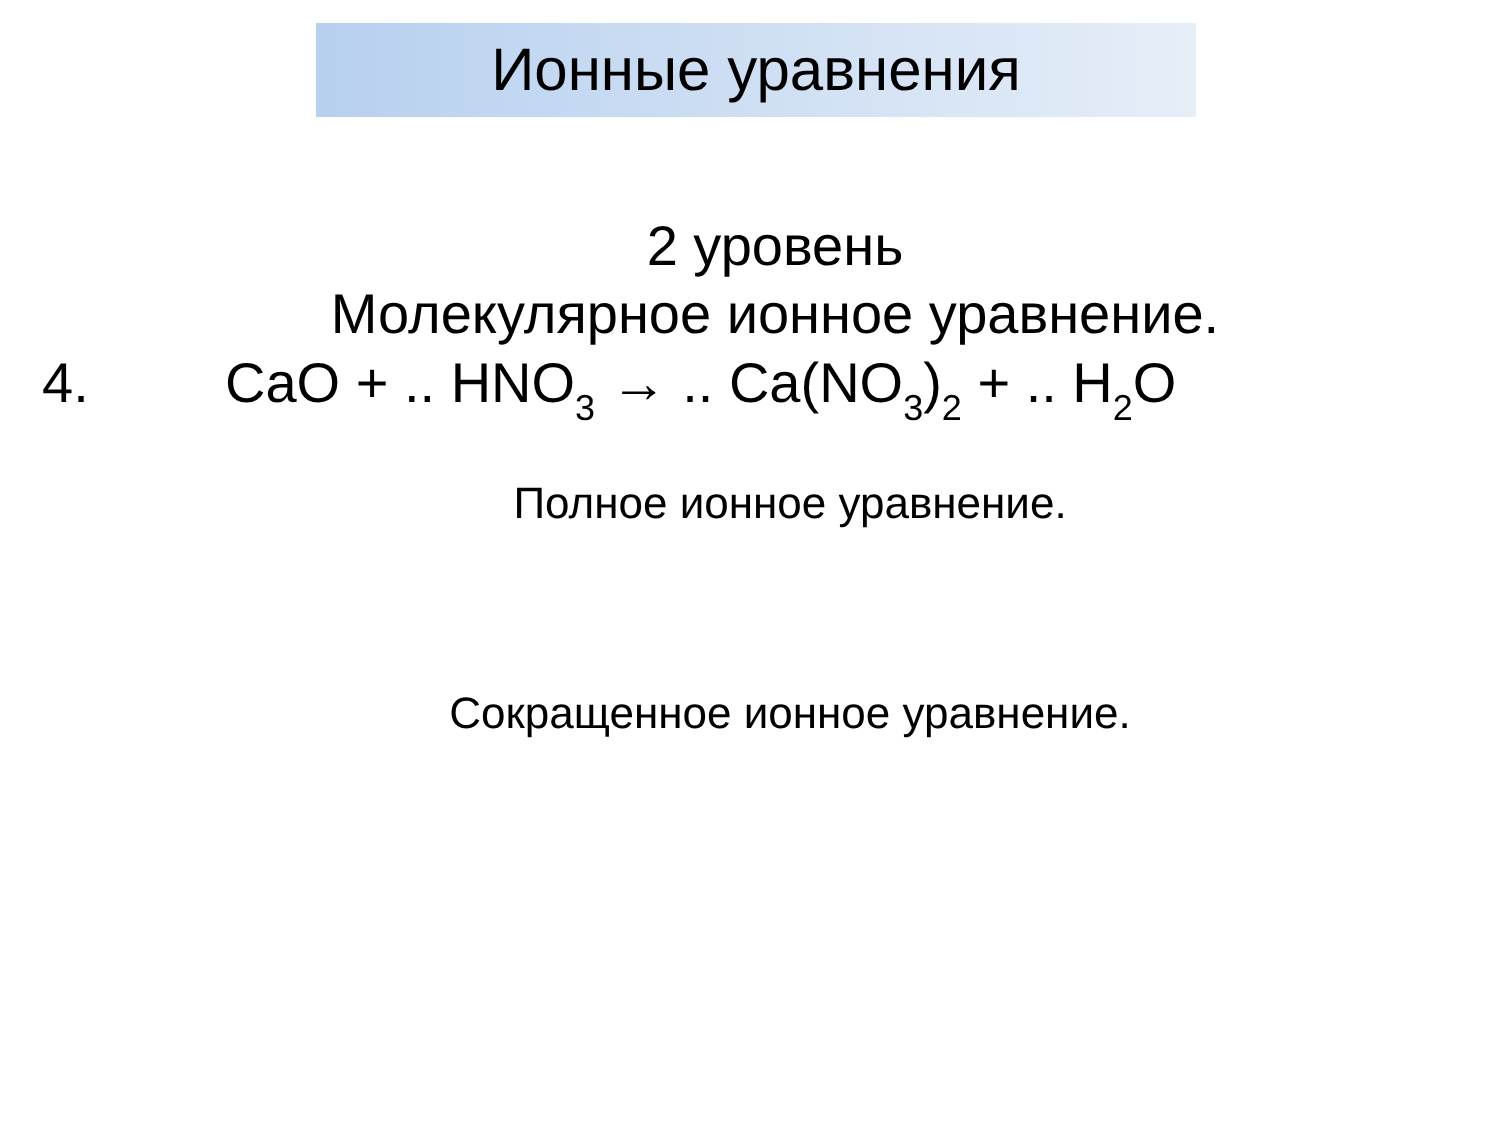Ионные уравнения
2 уровень
Молекулярное ионное уравнение.
4. CaO + .. HNO<sub>3</sub> → .. Ca(NO<sub>3</sub>)<sub>2</sub> + .. H<sub>2</sub>O
Полное ионное уравнение.
Сокращенное ионное уравнение.